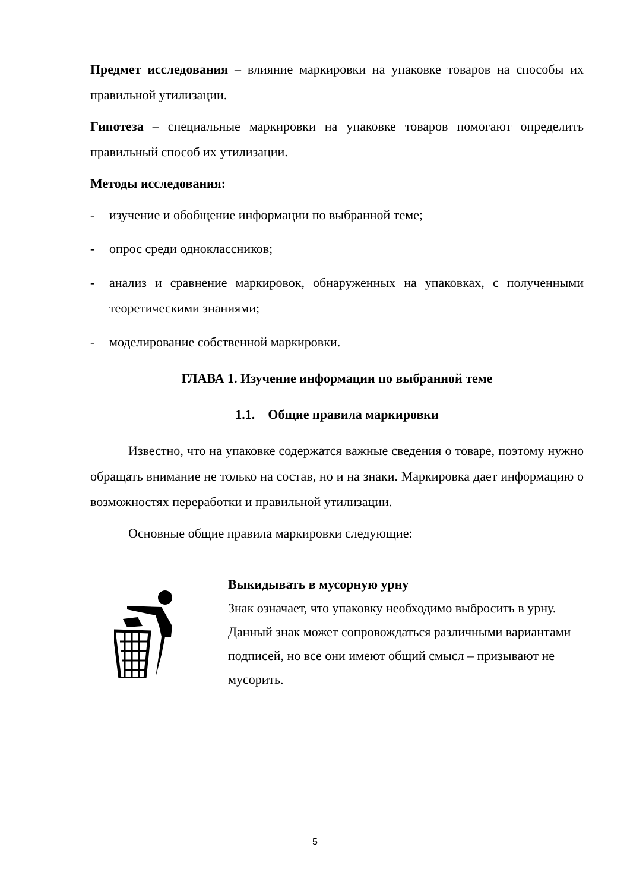Предмет исследования – влияние маркировки на упаковке товаров на способы их правильной утилизации.
Гипотеза – специальные маркировки на упаковке товаров помогают определить правильный способ их утилизации.
Методы исследования:
- изучение и обобщение информации по выбранной теме;
- опрос среди одноклассников;
- анализ и сравнение маркировок, обнаруженных на упаковках, с полученными теоретическими знаниями;
- моделирование собственной маркировки.
ГЛАВА 1. Изучение информации по выбранной теме
1.1. Общие правила маркировки
Известно, что на упаковке содержатся важные сведения о товаре, поэтому нужно обращать внимание не только на состав, но и на знаки. Маркировка дает информацию о возможностях переработки и правильной утилизации.
Основные общие правила маркировки следующие:
Выкидывать в мусорную урну
Знак означает, что упаковку необходимо выбросить в урну. Данный знак может сопровождаться различными вариантами подписей, но все они имеют общий смысл – призывают не мусорить.
5